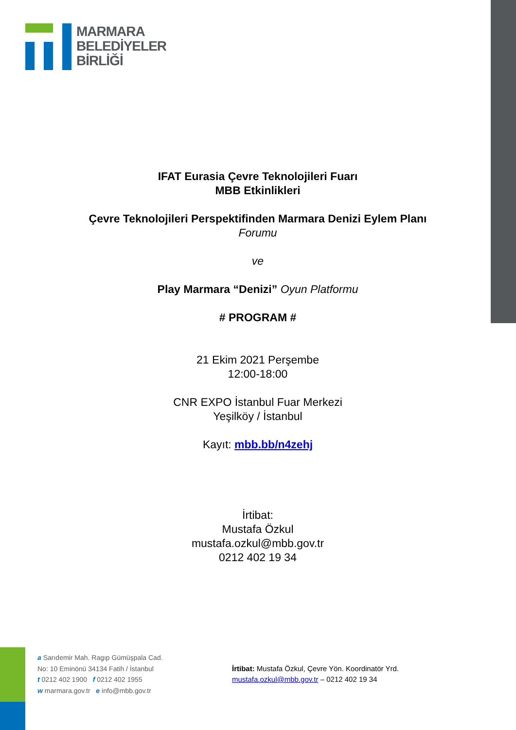MARMARA
BELEDİYELER
BİRLİĞİ
IFAT Eurasia Çevre Teknolojileri Fuarı
MBB Etkinlikleri
Çevre Teknolojileri Perspektifinden Marmara Denizi Eylem Planı Forumu
ve
Play Marmara “Denizi” Oyun Platformu
# PROGRAM #
21 Ekim 2021 Perşembe
12:00-18:00
CNR EXPO İstanbul Fuar Merkezi
Yeşilköy / İstanbul
Kayıt: mbb.bb/n4zehj
İrtibat:
Mustafa Özkul
mustafa.ozkul@mbb.gov.tr
0212 402 19 34
a Sarıdemir Mah. Ragıp Gümüşpala Cad.
No: 10 Eminönü 34134 Fatih / İstanbul
t 0212 402 1900 f 0212 402 1955
w marmara.gov.tr e info@mbb.gov.tr
İrtibat: Mustafa Özkul, Çevre Yön. Koordinatör Yrd.
mustafa.ozkul@mbb.gov.tr – 0212 402 19 34